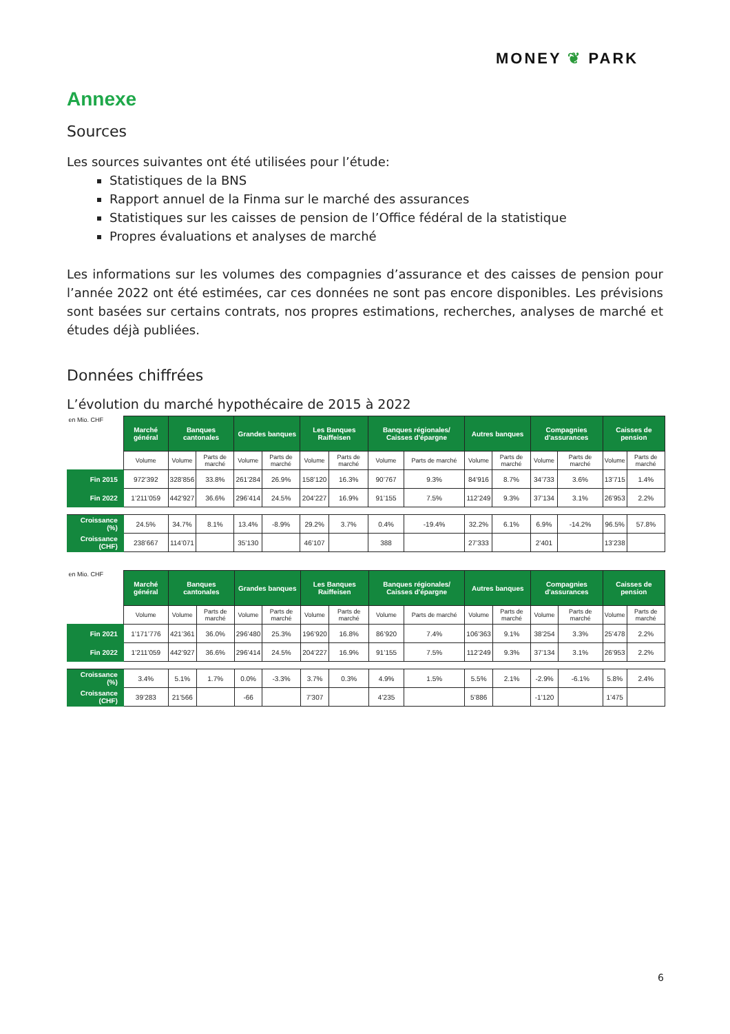MONEY ❦ PARK
Annexe
Sources
Les sources suivantes ont été utilisées pour l’étude:
Statistiques de la BNS
Rapport annuel de la Finma sur le marché des assurances
Statistiques sur les caisses de pension de l’Office fédéral de la statistique
Propres évaluations et analyses de marché
Les informations sur les volumes des compagnies d’assurance et des caisses de pension pour l’année 2022 ont été estimées, car ces données ne sont pas encore disponibles. Les prévisions sont basées sur certains contrats, nos propres estimations, recherches, analyses de marché et études déjà publiées.
Données chiffrées
L’évolution du marché hypothécaire de 2015 à 2022
| en Mio. CHF | Marché général | Banques cantonales | | Grandes banques | | Les Banques Raiffeisen | | Banques régionales/ Caisses d'épargne | | Autres banques | | Compagnies d'assurances | | Caisses de pension | |
| | Volume | Volume | Parts de marché | Volume | Parts de marché | Volume | Parts de marché | Volume | Parts de marché | Volume | Parts de marché | Volume | Parts de marché | Volume | Parts de marché |
| Fin 2015 | 972’392 | 328’856 | 33.8% | 261’284 | 26.9% | 158’120 | 16.3% | 90’767 | 9.3% | 84’916 | 8.7% | 34’733 | 3.6% | 13’715 | 1.4% |
| Fin 2022 | 1’211’059 | 442’927 | 36.6% | 296’414 | 24.5% | 204’227 | 16.9% | 91’155 | 7.5% | 112’249 | 9.3% | 37’134 | 3.1% | 26’953 | 2.2% |
| Croissance (%) | 24.5% | 34.7% | 8.1% | 13.4% | -8.9% | 29.2% | 3.7% | 0.4% | -19.4% | 32.2% | 6.1% | 6.9% | -14.2% | 96.5% | 57.8% |
| Croissance (CHF) | 238’667 | 114’071 | | 35’130 | | 46’107 | | 388 | | 27’333 | | 2’401 | | 13’238 | |
| en Mio. CHF | Marché général | Banques cantonales | | Grandes banques | | Les Banques Raiffeisen | | Banques régionales/ Caisses d'épargne | | Autres banques | | Compagnies d'assurances | | Caisses de pension | |
| | Volume | Volume | Parts de marché | Volume | Parts de marché | Volume | Parts de marché | Volume | Parts de marché | Volume | Parts de marché | Volume | Parts de marché | Volume | Parts de marché |
| Fin 2021 | 1’171’776 | 421’361 | 36.0% | 296’480 | 25.3% | 196’920 | 16.8% | 86’920 | 7.4% | 106’363 | 9.1% | 38’254 | 3.3% | 25’478 | 2.2% |
| Fin 2022 | 1’211’059 | 442’927 | 36.6% | 296’414 | 24.5% | 204’227 | 16.9% | 91’155 | 7.5% | 112’249 | 9.3% | 37’134 | 3.1% | 26’953 | 2.2% |
| Croissance (%) | 3.4% | 5.1% | 1.7% | 0.0% | -3.3% | 3.7% | 0.3% | 4.9% | 1.5% | 5.5% | 2.1% | -2.9% | -6.1% | 5.8% | 2.4% |
| Croissance (CHF) | 39’283 | 21’566 | | -66 | | 7’307 | | 4’235 | | 5’886 | | -1’120 | | 1’475 | |
6